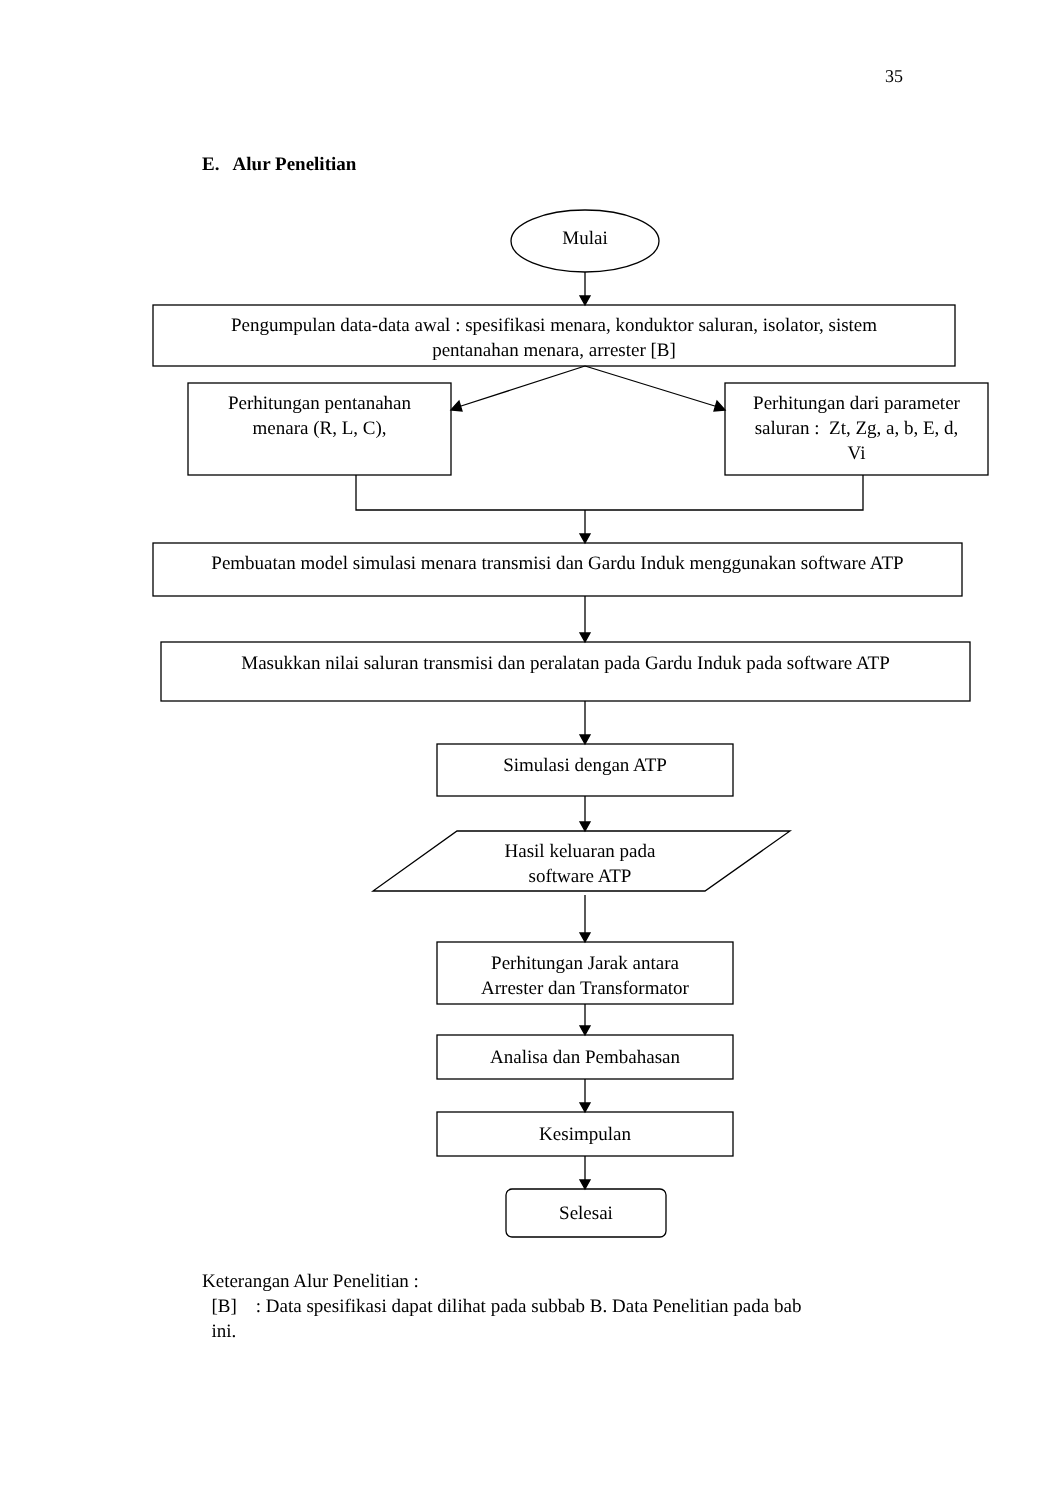35
E. Alur Penelitian
Mulai
Pengumpulan data-data awal : spesifikasi menara, konduktor saluran, isolator, sistem
pentanahan menara, arrester [B]
Perhitungan pentanahan
menara (R, L, C),
Perhitungan dari parameter
saluran : Zt, Zg, a, b, E, d,
Vi
Pembuatan model simulasi menara transmisi dan Gardu Induk menggunakan software ATP
Masukkan nilai saluran transmisi dan peralatan pada Gardu Induk pada software ATP
Simulasi dengan ATP
Hasil keluaran pada
software ATP
Perhitungan Jarak antara
Arrester dan Transformator
Analisa dan Pembahasan
Kesimpulan
Selesai
Keterangan Alur Penelitian :
[B] : Data spesifikasi dapat dilihat pada subbab B. Data Penelitian pada bab
ini.